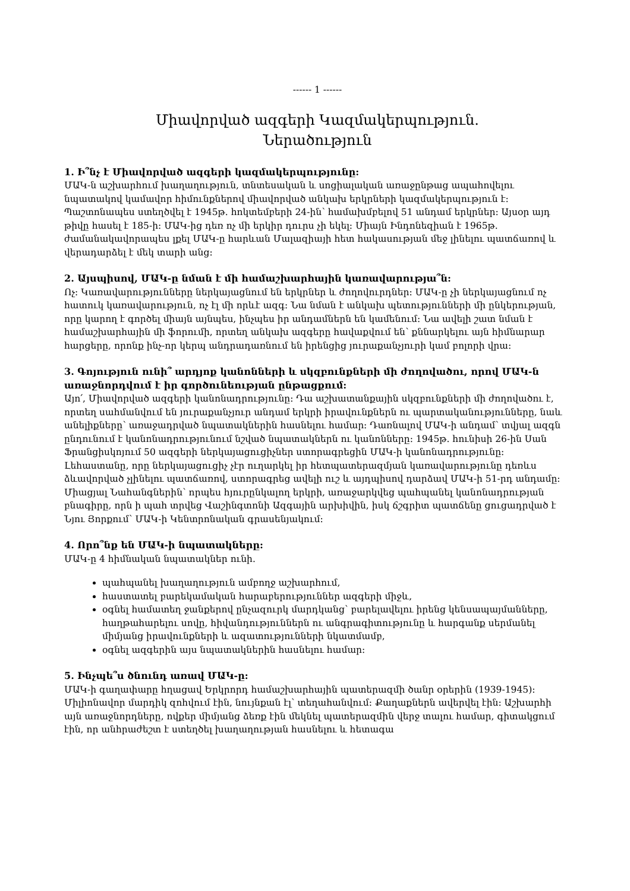------ 1 ------
Միավորված ազգերի Կազմակերպություն.
Ներածություն
1. Ի՞նչ է Միավորված ազգերի կազմակերպությունը:
ՄԱԿ-ն աշխարհում խաղաղություն, տնտեսական և սոցիալական առաջընթաց ապահովելու նպատակով կամավոր հիմունքներով միավորված անկախ երկրների կազմակերպություն է: Պաշտոնապես ստեղծվել է 1945թ. հոկտեմբերի 24-ին՝ համախմբելով 51 անդամ երկրներ: Այսօր այդ թիվը հասել է 185-ի: ՄԱԿ-ից դեռ ոչ մի երկիր դուրս չի եկել: Միայն Ինդոնեզիան է 1965թ. ժամանակավորապես լքել ՄԱԿ-ը հարևան Մալազիայի հետ հակասության մեջ լինելու պատճառով և վերադարձել է մեկ տարի անց:
2. Այսպիսով, ՄԱԿ-ը նման է մի համաշխարհային կառավարությա՞ն:
Ոչ: Կառավարությունները ներկայացնում են երկրներ և ժողովուրդներ: ՄԱԿ-ը չի ներկայացնում ոչ հատուկ կառավարություն, ոչ էլ մի որևէ ազգ: Նա նման է անկախ պետությունների մի ընկերության, որը կարող է գործել միայն այնպես, ինչպես իր անդամներն են կամենում: Նա ավելի շատ նման է համաշխարհային մի ֆորումի, որտեղ անկախ ազգերը հավաքվում են՝ քննարկելու այն հիմնարար հարցերը, որոնք ինչ-որ կերպ անդրադառնում են իրենցից յուրաքանչյուրի կամ բոլորի վրա:
3. Գոյություն ունի՞ արդյոք կանոնների և սկզբունքների մի ժողովածու, որով ՄԱԿ-ն առաջնորդվում է իր գործունեության ընթացքում:
Այո՛, Միավորված ազգերի կանոնադրությունը: Դա աշխատանքային սկզբունքների մի ժողովածու է, որտեղ սահմանվում են յուրաքանչյուր անդամ երկրի իրավունքներն ու պարտականությունները, նաև անելիքները՝ առաջադրված նպատակներին հասնելու համար: Դառնալով ՄԱԿ-ի անդամ՝ տվյալ ազգն ընդունում է կանոնադրությունում նշված նպատակներն ու կանոնները: 1945թ. հունիսի 26-ին Սան Ֆրանցիսկոյում 50 ազգերի ներկայացուցիչներ ստորագրեցին ՄԱԿ-ի կանոնադրությունը: Լեհաստանը, որը ներկայացուցիչ չէր ուղարկել իր հետպատերազմյան կառավարությունը դեռևս ձևավորված չլինելու պատճառով, ստորագրեց ավելի ուշ և այդպիսով դարձավ ՄԱԿ-ի 51-րդ անդամը:
Միացյալ Նահանգներին՝ որպես հյուրընկալող երկրի, առաջարկվեց պահպանել կանոնադրության բնագիրը, որն ի պահ տրվեց Վաշինգտոնի Ազգային արխիվին, իսկ ճշգրիտ պատճենը ցուցադրված է Նյու Յորքում՝ ՄԱԿ-ի Կենտրոնական գրասենյակում:
4. Որո՞նք են ՄԱԿ-ի նպատակները:
ՄԱԿ-ը 4 հիմնական նպատակներ ունի.
պահպանել խաղաղություն ամբողջ աշխարհում,
հաստատել բարեկամական հարաբերություններ ազգերի միջև,
օգնել համատեղ ջանքերով ընչազուրկ մարդկանց՝ բարելավելու իրենց կենսապայմանները, հաղթահարելու սովը, հիվանդություններն ու անգրագիտությունը և հարգանք սերմանել միմյանց իրավունքների և ազատությունների նկատմամբ,
օգնել ազգերին այս նպատակներին հասնելու համար:
5. Ինչպե՞ս ծնունդ առավ ՄԱԿ-ը:
ՄԱԿ-ի գաղափարը հղացավ Երկրորդ համաշխարհային պատերազմի ծանր օրերին (1939-1945): Միլիոնավոր մարդիկ զոհվում էին, նույնքան էլ՝ տեղահանվում: Քաղաքներն ավերվել էին: Աշխարհի այն առաջնորդները, ովքեր միմյանց ձեռք էին մեկնել պատերազմին վերջ տալու համար, գիտակցում էին, որ անհրաժեշտ է ստեղծել խաղաղության հասնելու և հետագա